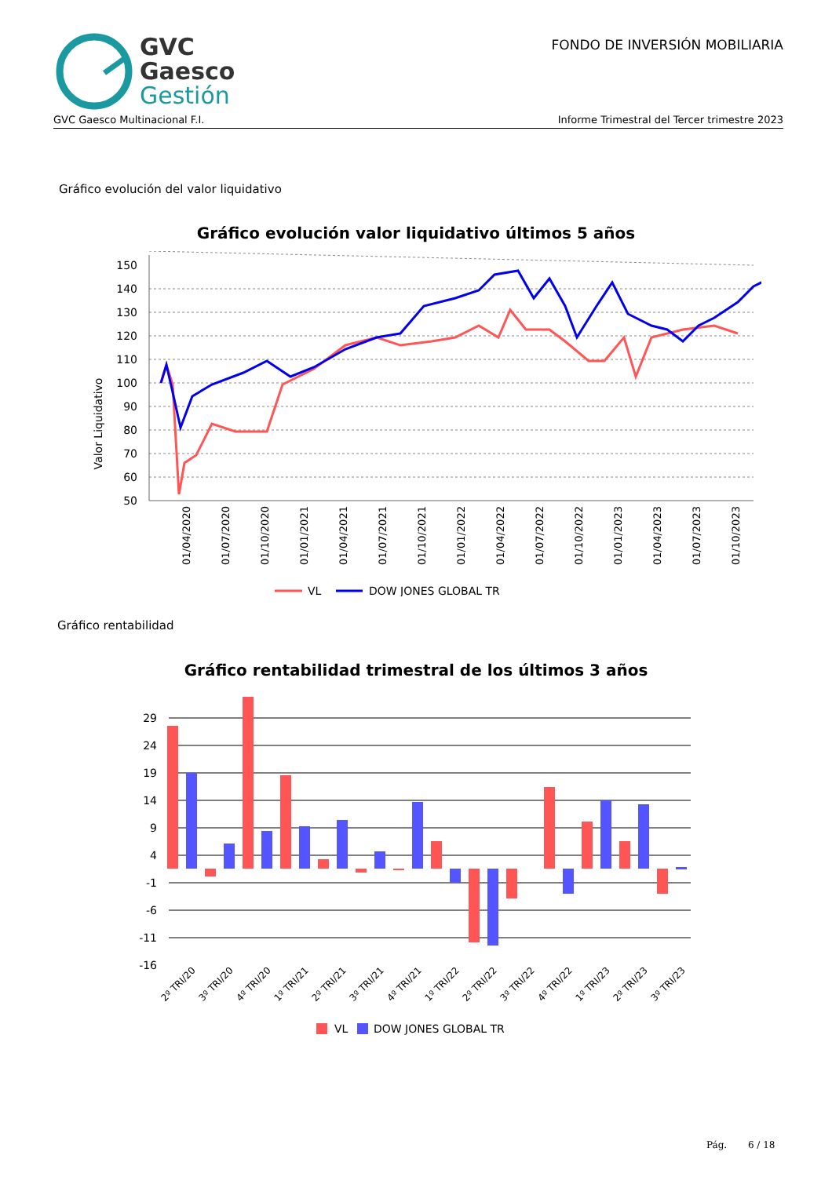GVC
Gaesco
Gestión
FONDO DE INVERSIÓN MOBILIARIA
GVC Gaesco Multinacional F.I. Informe Trimestral del Tercer trimestre 2023
Gráfico evolución del valor liquidativo
Gráfico evolución valor liquidativo últimos 5 años
Valor Liquidativo
150
140
130
120
110
100
90
80
70
60
50
01/04/2020
01/07/2020
01/10/2020
01/01/2021
01/04/2021
01/07/2021
01/10/2021
01/01/2022
01/04/2022
01/07/2022
01/10/2022
01/01/2023
01/04/2023
01/07/2023
01/10/2023
VL
DOW JONES GLOBAL TR
Gráfico rentabilidad
Gráfico rentabilidad trimestral de los últimos 3 años
29
24
19
14
9
4
-1
-6
-11
-16
2º TRI/20
3º TRI/20
4º TRI/20
1º TRI/21
2º TRI/21
3º TRI/21
4º TRI/21
1º TRI/22
2º TRI/22
3º TRI/22
4º TRI/22
1º TRI/23
2º TRI/23
3º TRI/23
VL
DOW JONES GLOBAL TR
Pág. 6 / 18